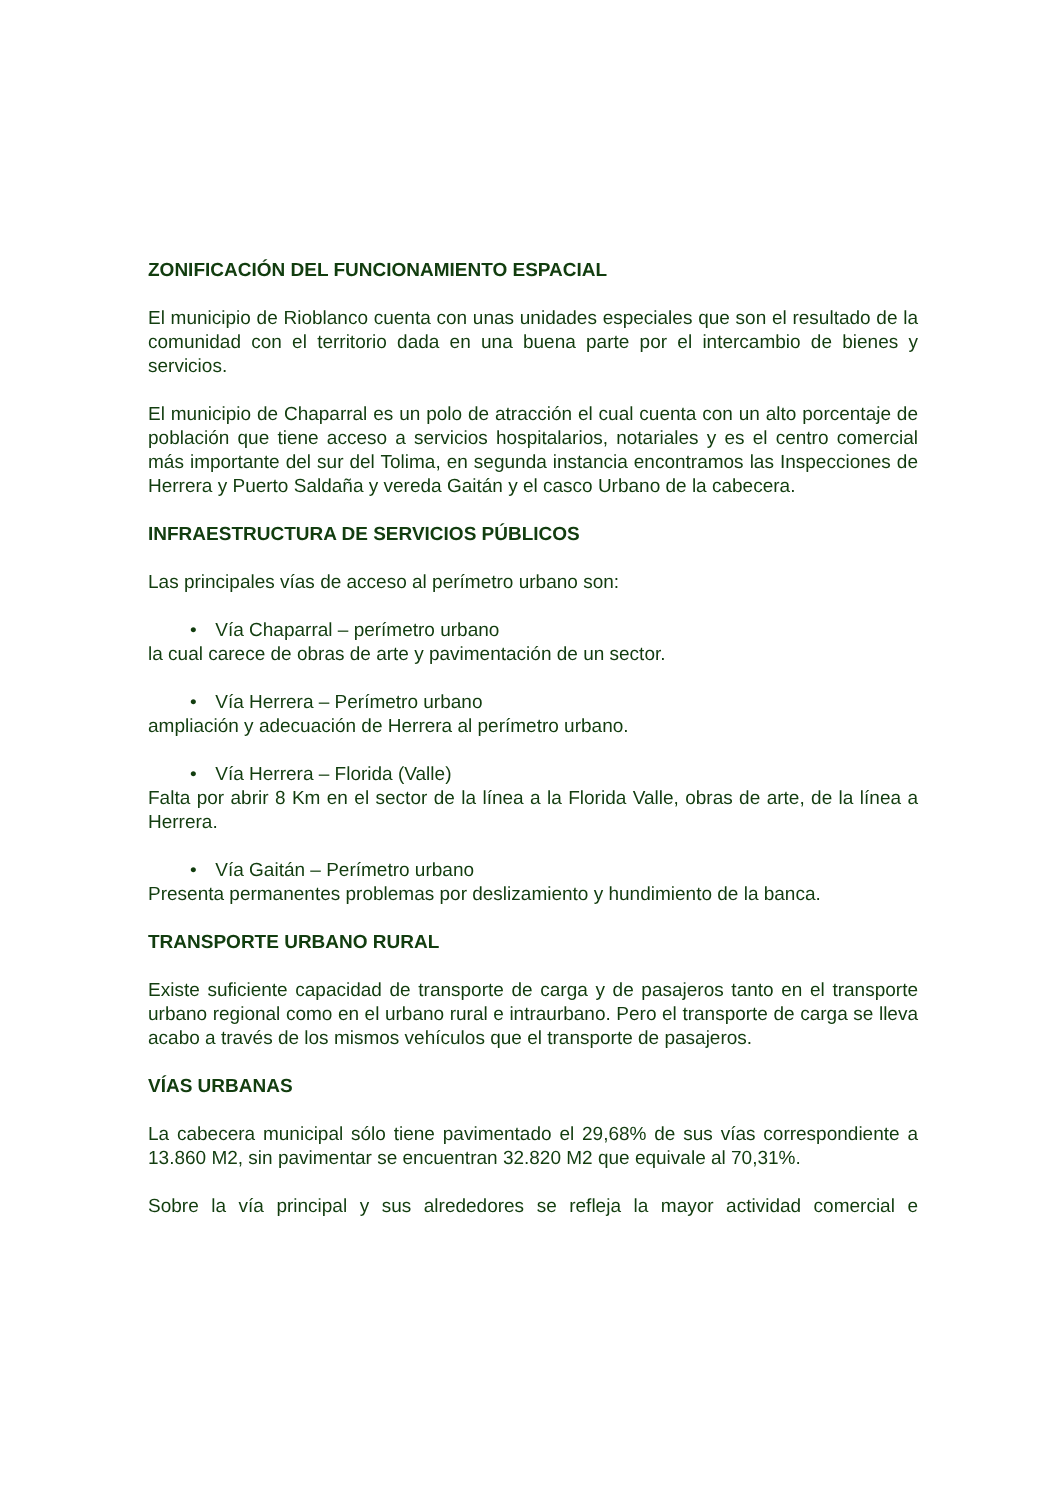ZONIFICACIÓN DEL FUNCIONAMIENTO ESPACIAL
El municipio de Rioblanco cuenta con unas unidades especiales que son el resultado de la comunidad con el territorio dada en una buena parte por el intercambio de bienes y servicios.
El municipio de Chaparral es un polo de atracción el cual cuenta con un alto porcentaje de población que tiene acceso a servicios hospitalarios, notariales y es el centro comercial más importante del sur del Tolima, en segunda instancia encontramos las Inspecciones de Herrera y Puerto Saldaña y vereda Gaitán y el casco Urbano de la cabecera.
INFRAESTRUCTURA DE SERVICIOS PÚBLICOS
Las principales vías de acceso al perímetro urbano son:
• Vía Chaparral – perímetro urbano
la cual carece de obras de arte y pavimentación de un sector.
• Vía Herrera – Perímetro urbano
ampliación y adecuación de Herrera al perímetro urbano.
• Vía Herrera – Florida (Valle)
Falta por abrir 8 Km en el sector de la línea a la Florida Valle, obras de arte, de la línea a Herrera.
• Vía Gaitán – Perímetro urbano
Presenta permanentes problemas por deslizamiento y hundimiento de la banca.
TRANSPORTE URBANO RURAL
Existe suficiente capacidad de transporte de carga y de pasajeros tanto en el transporte urbano regional como en el urbano rural e intraurbano. Pero el transporte de carga se lleva acabo a través de los mismos vehículos que el transporte de pasajeros.
VÍAS URBANAS
La cabecera municipal sólo tiene pavimentado el 29,68% de sus vías correspondiente a 13.860 M2, sin pavimentar se encuentran 32.820 M2 que equivale al 70,31%.
Sobre la vía principal y sus alrededores se refleja la mayor actividad comercial e